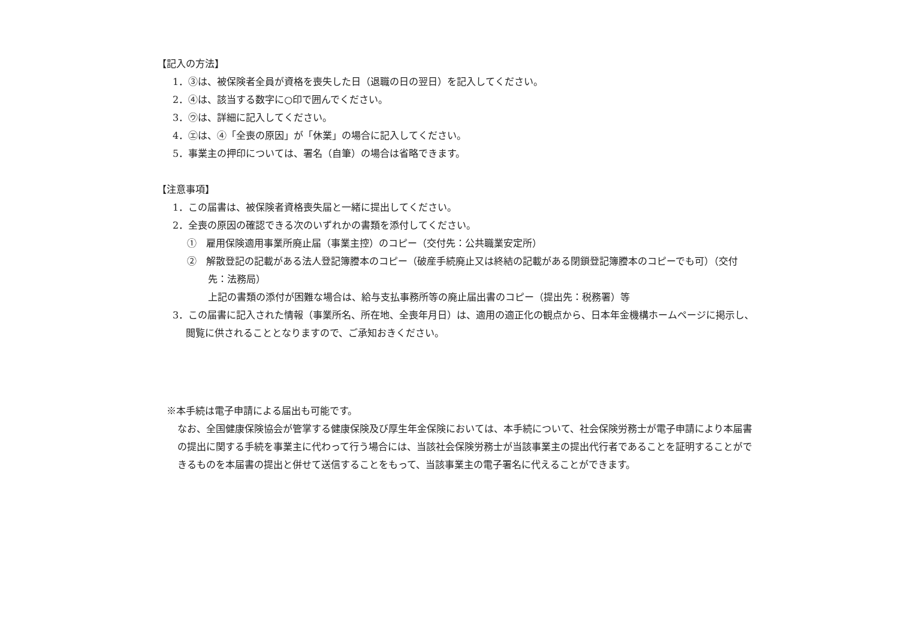【記入の方法】
1．③は、被保険者全員が資格を喪失した日（退職の日の翌日）を記入してください。
2．④は、該当する数字に○印で囲んでください。
3．㋒は、詳細に記入してください。
4．㋓は、④「全喪の原因」が「休業」の場合に記入してください。
5．事業主の押印については、署名（自筆）の場合は省略できます。
【注意事項】
1．この届書は、被保険者資格喪失届と一緒に提出してください。
2．全喪の原因の確認できる次のいずれかの書類を添付してください。
①　雇用保険適用事業所廃止届（事業主控）のコピー（交付先：公共職業安定所）
②　解散登記の記載がある法人登記簿謄本のコピー（破産手続廃止又は終結の記載がある閉鎖登記簿謄本のコピーでも可）（交付先：法務局）
上記の書類の添付が困難な場合は、給与支払事務所等の廃止届出書のコピー（提出先：税務署）等
3．この届書に記入された情報（事業所名、所在地、全喪年月日）は、適用の適正化の観点から、日本年金機構ホームページに掲示し、閲覧に供されることとなりますので、ご承知おきください。
※本手続は電子申請による届出も可能です。
なお、全国健康保険協会が管掌する健康保険及び厚生年金保険においては、本手続について、社会保険労務士が電子申請により本届書の提出に関する手続を事業主に代わって行う場合には、当該社会保険労務士が当該事業主の提出代行者であることを証明することができるものを本届書の提出と併せて送信することをもって、当該事業主の電子署名に代えることができます。